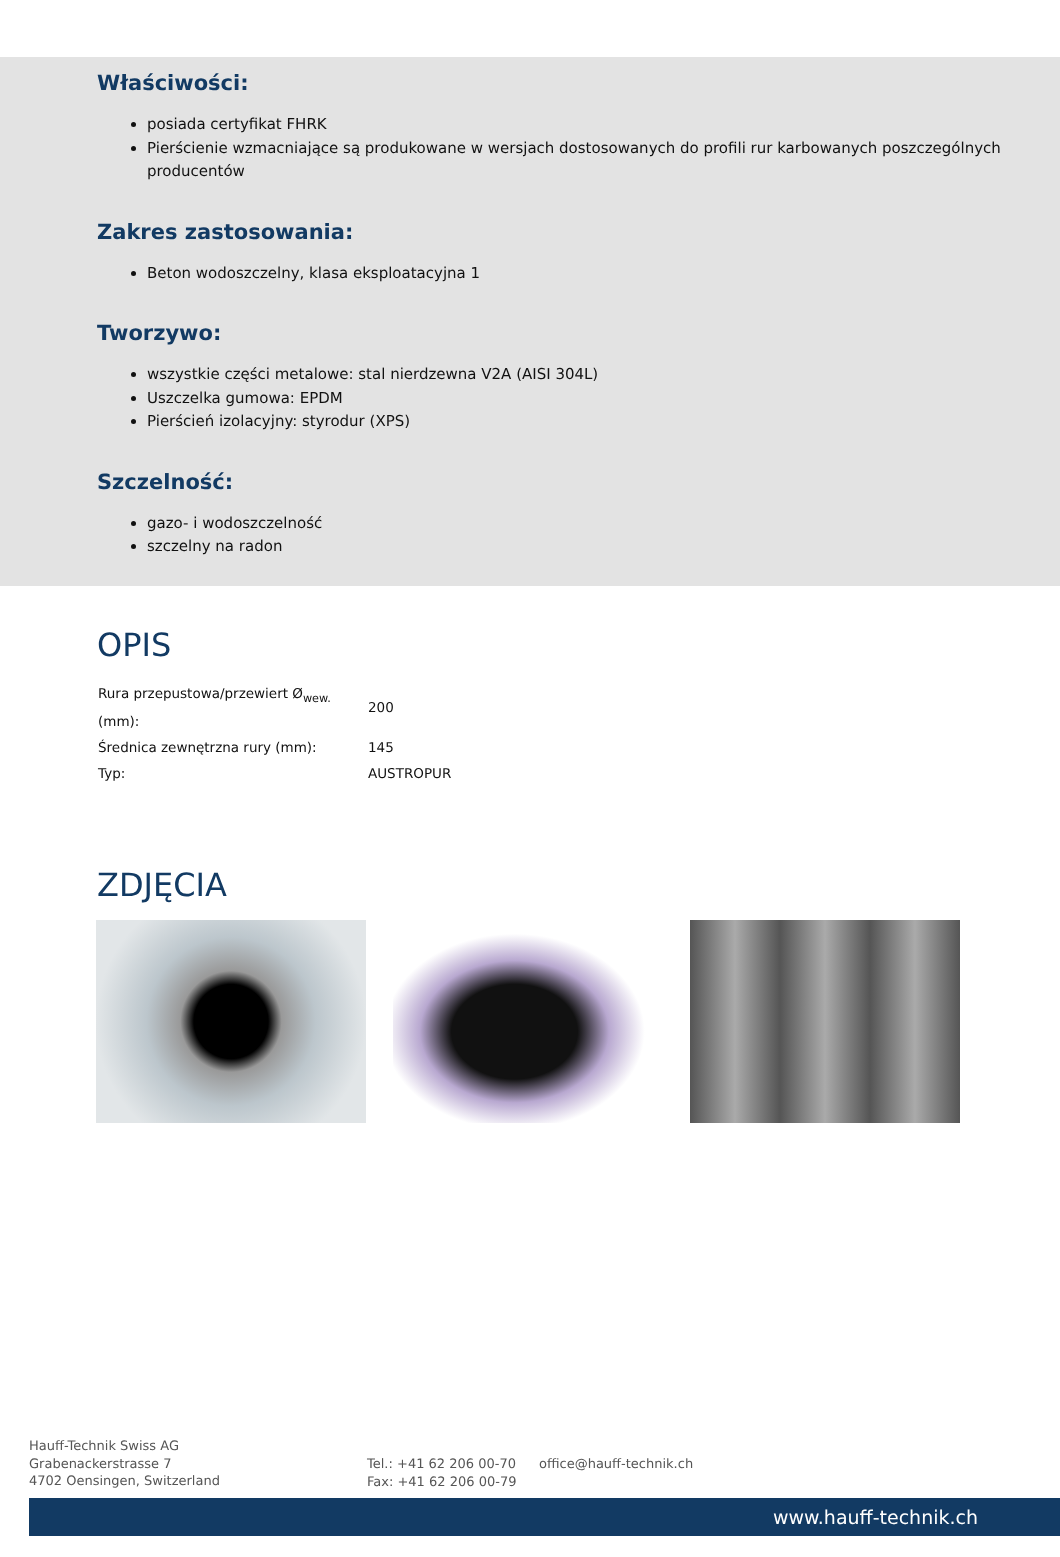Właściwości:
posiada certyfikat FHRK
Pierścienie wzmacniające są produkowane w wersjach dostosowanych do profili rur karbowanych poszczególnych producentów
Zakres zastosowania:
Beton wodoszczelny, klasa eksploatacyjna 1
Tworzywo:
wszystkie części metalowe: stal nierdzewna V2A (AISI 304L)
Uszczelka gumowa: EPDM
Pierścień izolacyjny: styrodur (XPS)
Szczelność:
gazo- i wodoszczelność
szczelny na radon
OPIS
| Rura przepustowa/przewiert Ø<sub>wew.</sub> (mm): | 200 |
| Średnica zewnętrzna rury (mm): | 145 |
| Typ: | AUSTROPUR |
ZDJĘCIA
Hauff-Technik Swiss AG
Grabenackerstrasse 7
4702 Oensingen, Switzerland
Tel.: +41 62 206 00-70
Fax: +41 62 206 00-79
office@hauff-technik.ch
www.hauff-technik.ch